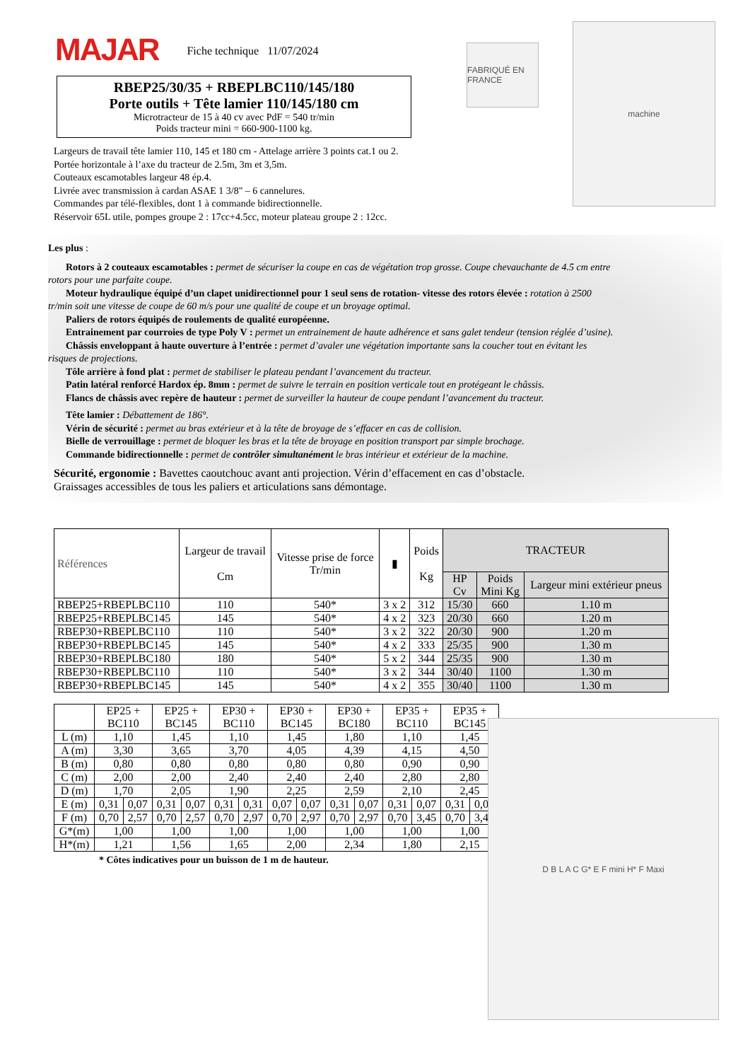FABRIQUÉ EN FRANCE
machine
D B L A C G* E F mini H* F Maxi
MAJAR
Fiche technique 11/07/2024
RBEP25/30/35 + RBEPLBC110/145/180
Porte outils + Tête lamier 110/145/180 cm
Microtracteur de 15 à 40 cv avec PdF = 540 tr/min
Poids tracteur mini = 660-900-1100 kg.
Largeurs de travail tête lamier 110, 145 et 180 cm - Attelage arrière 3 points cat.1 ou 2.
Portée horizontale à l’axe du tracteur de 2.5m, 3m et 3,5m.
Couteaux escamotables largeur 48 ép.4.
Livrée avec transmission à cardan ASAE 1 3/8" – 6 cannelures.
Commandes par télé-flexibles, dont 1 à commande bidirectionnelle.
Réservoir 65L utile, pompes groupe 2 : 17cc+4.5cc, moteur plateau groupe 2 : 12cc.
Les plus :
Rotors à 2 couteaux escamotables : permet de sécuriser la coupe en cas de végétation trop grosse. Coupe chevauchante de 4.5 cm entre
rotors pour une parfaite coupe.
Moteur hydraulique équipé d’un clapet unidirectionnel pour 1 seul sens de rotation- vitesse des rotors élevée : rotation à 2500
tr/min soit une vitesse de coupe de 60 m/s pour une qualité de coupe et un broyage optimal.
Paliers de rotors équipés de roulements de qualité européenne.
Entrainement par courroies de type Poly V : permet un entrainement de haute adhérence et sans galet tendeur (tension réglée d’usine).
Châssis enveloppant à haute ouverture à l’entrée : permet d’avaler une végétation importante sans la coucher tout en évitant les
risques de projections.
Tôle arrière à fond plat : permet de stabiliser le plateau pendant l’avancement du tracteur.
Patin latéral renforcé Hardox ép. 8mm : permet de suivre le terrain en position verticale tout en protégeant le châssis.
Flancs de châssis avec repère de hauteur : permet de surveiller la hauteur de coupe pendant l’avancement du tracteur.
Tête lamier : Débattement de 186°.
Vérin de sécurité : permet au bras extérieur et à la tête de broyage de s’effacer en cas de collision.
Bielle de verrouillage : permet de bloquer les bras et la tête de broyage en position transport par simple brochage.
Commande bidirectionnelle : permet de contrôler simultanément le bras intérieur et extérieur de la machine.
Sécurité, ergonomie : Bavettes caoutchouc avant anti projection. Vérin d’effacement en cas d’obstacle.
Graissages accessibles de tous les paliers et articulations sans démontage.
| Références | Largeur de travail Cm | Vitesse prise de force Tr/min | ▮ | Poids Kg | TRACTEUR | | |
| --- | --- | --- | --- | --- | --- | --- | --- |
| | | | | | HP Cv | Poids Mini Kg | Largeur mini extérieur pneus |
| RBEP25+RBEPLBC110 | 110 | 540* | 3 x 2 | 312 | 15/30 | 660 | 1.10 m |
| RBEP25+RBEPLBC145 | 145 | 540* | 4 x 2 | 323 | 20/30 | 660 | 1.20 m |
| RBEP30+RBEPLBC110 | 110 | 540* | 3 x 2 | 322 | 20/30 | 900 | 1.20 m |
| RBEP30+RBEPLBC145 | 145 | 540* | 4 x 2 | 333 | 25/35 | 900 | 1.30 m |
| RBEP30+RBEPLBC180 | 180 | 540* | 5 x 2 | 344 | 25/35 | 900 | 1.30 m |
| RBEP30+RBEPLBC110 | 110 | 540* | 3 x 2 | 344 | 30/40 | 1100 | 1.30 m |
| RBEP30+RBEPLBC145 | 145 | 540* | 4 x 2 | 355 | 30/40 | 1100 | 1.30 m |
| | EP25 + BC110 | | EP25 + BC145 | | EP30 + BC110 | | EP30 + BC145 | | EP30 + BC180 | | EP35 + BC110 | | EP35 + BC145 | |
| --- | --- | --- | --- | --- | --- | --- | --- | --- | --- | --- | --- | --- | --- | --- |
| L (m) | 1,10 | | 1,45 | | 1,10 | | 1,45 | | 1,80 | | 1,10 | | 1,45 | |
| A (m) | 3,30 | | 3,65 | | 3,70 | | 4,05 | | 4,39 | | 4,15 | | 4,50 | |
| B (m) | 0,80 | | 0,80 | | 0,80 | | 0,80 | | 0,80 | | 0,90 | | 0,90 | |
| C (m) | 2,00 | | 2,00 | | 2,40 | | 2,40 | | 2,40 | | 2,80 | | 2,80 | |
| D (m) | 1,70 | | 2,05 | | 1,90 | | 2,25 | | 2,59 | | 2,10 | | 2,45 | |
| E (m) | 0,31 | 0,07 | 0,31 | 0,07 | 0,31 | 0,31 | 0,07 | 0,07 | 0,31 | 0,07 | 0,31 | 0,07 | 0,31 | 0,07 |
| F (m) | 0,70 | 2,57 | 0,70 | 2,57 | 0,70 | 2,97 | 0,70 | 2,97 | 0,70 | 2,97 | 0,70 | 3,45 | 0,70 | 3,45 |
| G*(m) | 1,00 | | 1,00 | | 1,00 | | 1,00 | | 1,00 | | 1,00 | | 1,00 | |
| H*(m) | 1,21 | | 1,56 | | 1,65 | | 2,00 | | 2,34 | | 1,80 | | 2,15 | |
* Côtes indicatives pour un buisson de 1 m de hauteur.